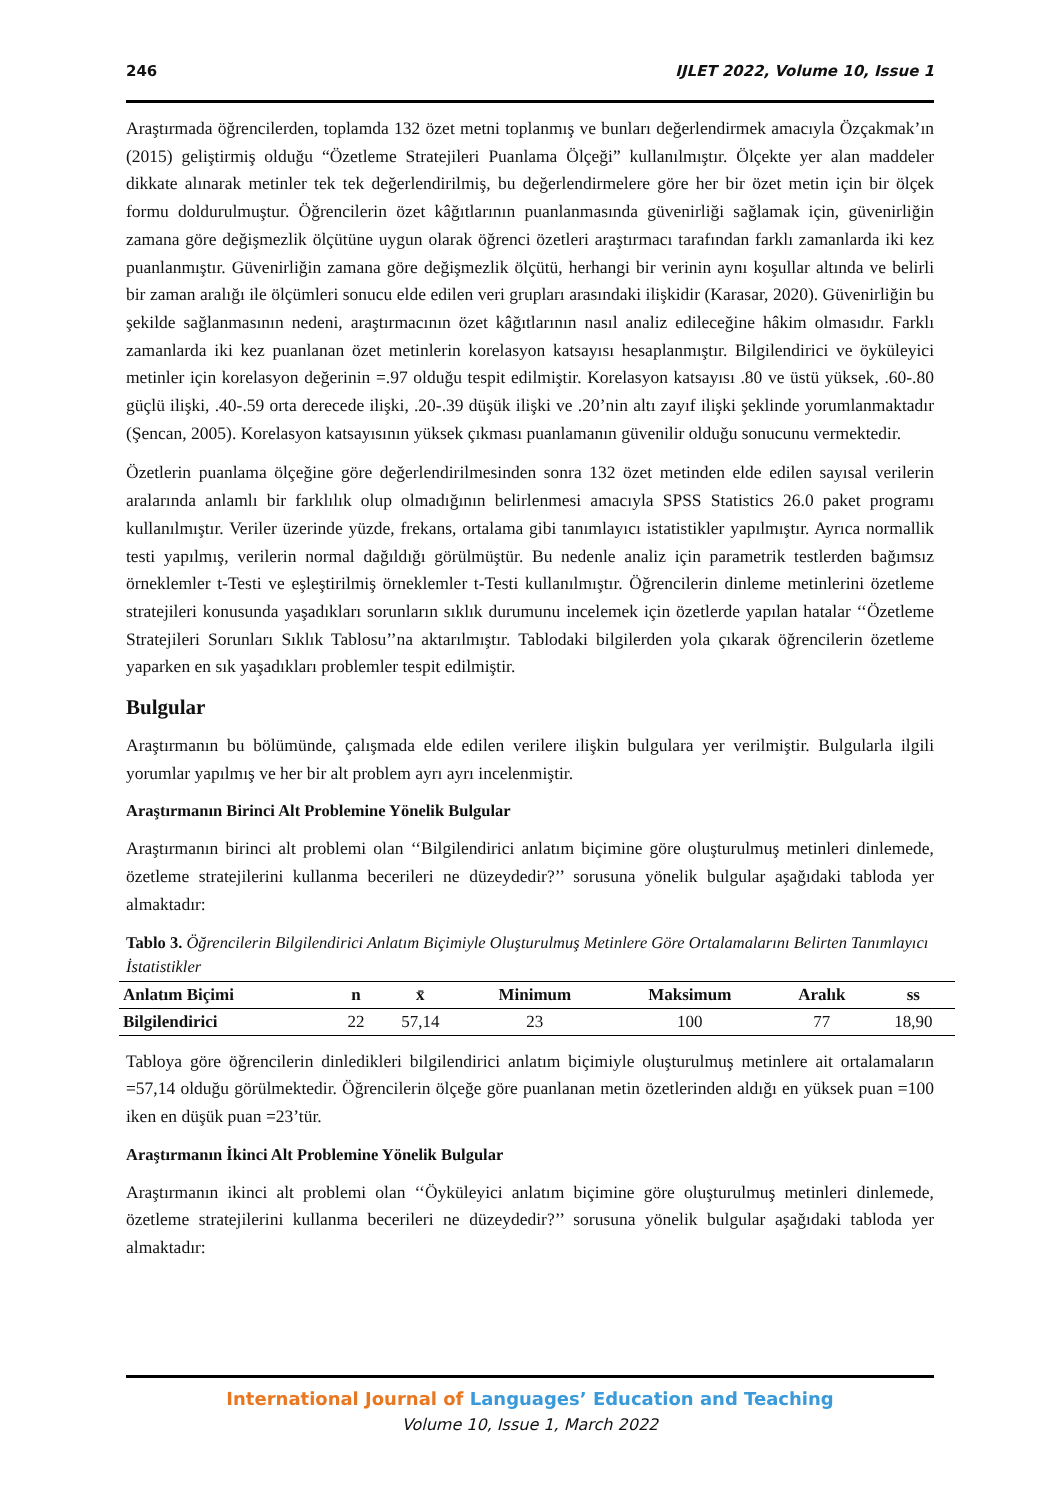246 IJLET 2022, Volume 10, Issue 1
Araştırmada öğrencilerden, toplamda 132 özet metni toplanmış ve bunları değerlendirmek amacıyla Özçakmak’ın (2015) geliştirmiş olduğu “Özetleme Stratejileri Puanlama Ölçeği” kullanılmıştır. Ölçekte yer alan maddeler dikkate alınarak metinler tek tek değerlendirilmiş, bu değerlendirmelere göre her bir özet metin için bir ölçek formu doldurulmuştur. Öğrencilerin özet kâğıtlarının puanlanmasında güvenirliği sağlamak için, güvenirliğin zamana göre değişmezlik ölçütüne uygun olarak öğrenci özetleri araştırmacı tarafından farklı zamanlarda iki kez puanlanmıştır. Güvenirliğin zamana göre değişmezlik ölçütü, herhangi bir verinin aynı koşullar altında ve belirli bir zaman aralığı ile ölçümleri sonucu elde edilen veri grupları arasındaki ilişkidir (Karasar, 2020). Güvenirliğin bu şekilde sağlanmasının nedeni, araştırmacının özet kâğıtlarının nasıl analiz edileceğine hâkim olmasıdır. Farklı zamanlarda iki kez puanlanan özet metinlerin korelasyon katsayısı hesaplanmıştır. Bilgilendirici ve öyküleyici metinler için korelasyon değerinin =.97 olduğu tespit edilmiştir. Korelasyon katsayısı .80 ve üstü yüksek, .60-.80 güçlü ilişki, .40-.59 orta derecede ilişki, .20-.39 düşük ilişki ve .20’nin altı zayıf ilişki şeklinde yorumlanmaktadır (Şencan, 2005). Korelasyon katsayısının yüksek çıkması puanlamanın güvenilir olduğu sonucunu vermektedir.
Özetlerin puanlama ölçeğine göre değerlendirilmesinden sonra 132 özet metinden elde edilen sayısal verilerin aralarında anlamlı bir farklılık olup olmadığının belirlenmesi amacıyla SPSS Statistics 26.0 paket programı kullanılmıştır. Veriler üzerinde yüzde, frekans, ortalama gibi tanımlayıcı istatistikler yapılmıştır. Ayrıca normallik testi yapılmış, verilerin normal dağıldığı görülmüştür. Bu nedenle analiz için parametrik testlerden bağımsız örneklemler t-Testi ve eşleştirilmiş örneklemler t-Testi kullanılmıştır. Öğrencilerin dinleme metinlerini özetleme stratejileri konusunda yaşadıkları sorunların sıklık durumunu incelemek için özetlerde yapılan hatalar ‘‘Özetleme Stratejileri Sorunları Sıklık Tablosu’’na aktarılmıştır. Tablodaki bilgilerden yola çıkarak öğrencilerin özetleme yaparken en sık yaşadıkları problemler tespit edilmiştir.
Bulgular
Araştırmanın bu bölümünde, çalışmada elde edilen verilere ilişkin bulgulara yer verilmiştir. Bulgularla ilgili yorumlar yapılmış ve her bir alt problem ayrı ayrı incelenmiştir.
Araştırmanın Birinci Alt Problemine Yönelik Bulgular
Araştırmanın birinci alt problemi olan ‘‘Bilgilendirici anlatım biçimine göre oluşturulmuş metinleri dinlemede, özetleme stratejilerini kullanma becerileri ne düzeydedir?’’ sorusuna yönelik bulgular aşağıdaki tabloda yer almaktadır:
Tablo 3. Öğrencilerin Bilgilendirici Anlatım Biçimiyle Oluşturulmuş Metinlere Göre Ortalamalarını Belirten Tanımlayıcı İstatistikler
| Anlatım Biçimi | n | x̄ | Minimum | Maksimum | Aralık | ss |
| --- | --- | --- | --- | --- | --- | --- |
| Bilgilendirici | 22 | 57,14 | 23 | 100 | 77 | 18,90 |
Tabloya göre öğrencilerin dinledikleri bilgilendirici anlatım biçimiyle oluşturulmuş metinlere ait ortalamaların =57,14 olduğu görülmektedir. Öğrencilerin ölçeğe göre puanlanan metin özetlerinden aldığı en yüksek puan =100 iken en düşük puan =23’tür.
Araştırmanın İkinci Alt Problemine Yönelik Bulgular
Araştırmanın ikinci alt problemi olan ‘‘Öyküleyici anlatım biçimine göre oluşturulmuş metinleri dinlemede, özetleme stratejilerini kullanma becerileri ne düzeydedir?’’ sorusuna yönelik bulgular aşağıdaki tabloda yer almaktadır:
International Journal of Languages’ Education and Teaching
Volume 10, Issue 1, March 2022